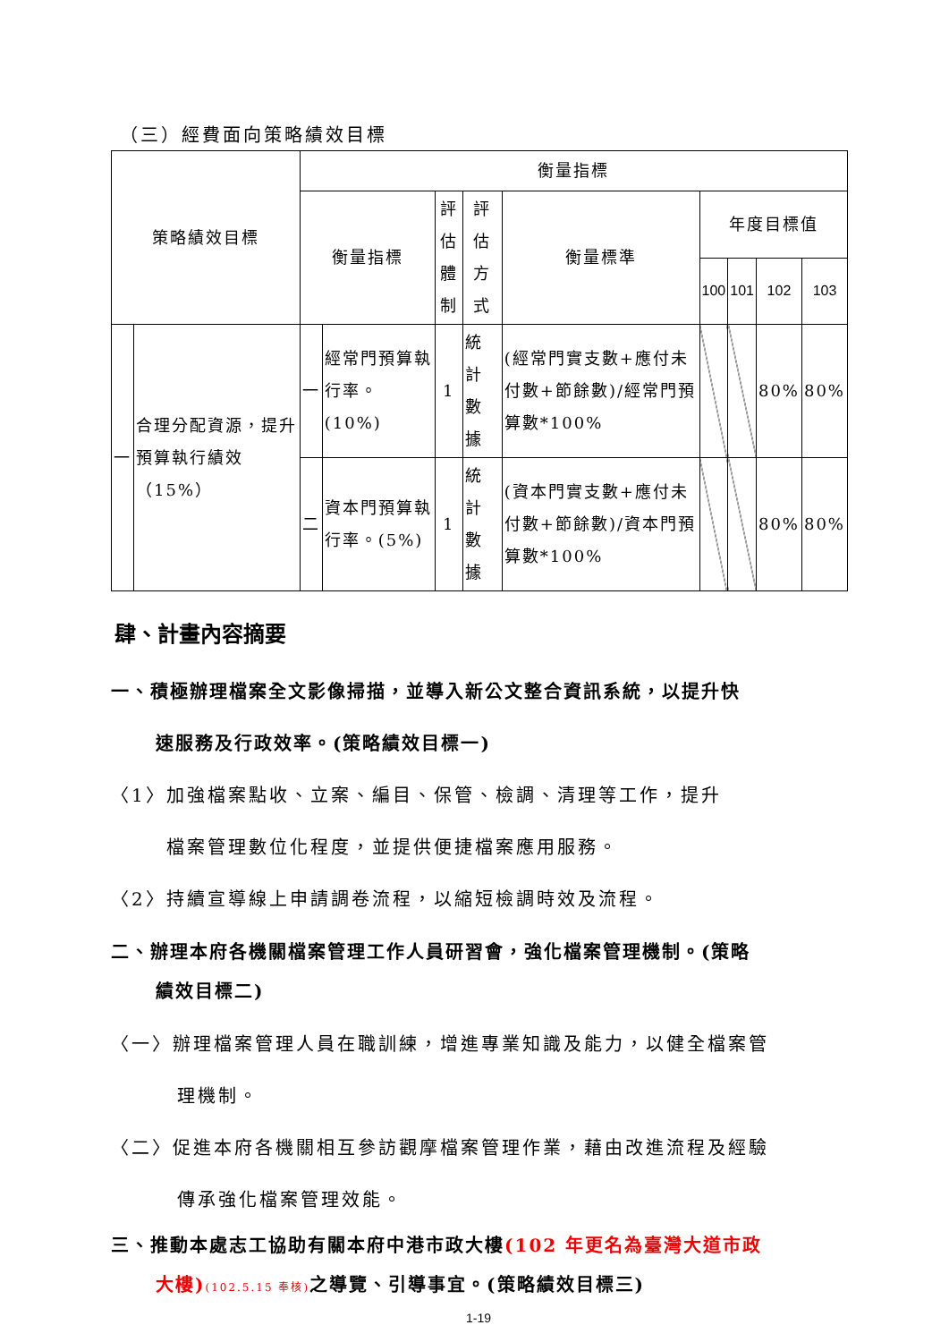（三）經費面向策略績效目標
| 策略績效目標 | | 衡量指標 | | | | | | | | |
| --- | --- | --- | --- | --- | --- | --- | --- | --- | --- | --- |
| | | 衡量指標 | | 評估 體制 | 評估 方式 | 衡量標準 | 年度目標值 | | | |
| | | | | | | | 100 | 101 | 102 | 103 |
| 一 | 合理分配資源，提升預算執行績效（15%） | 一 | 經常門預算執行率。(10%) | 1 | 統計數據 | (經常門實支數+應付未付數+節餘數)/經常門預算數*100% | | | 80% | 80% |
| | | 二 | 資本門預算執行率。(5%) | 1 | 統計數據 | (資本門實支數+應付未付數+節餘數)/資本門預算數*100% | | | 80% | 80% |
肆、計畫內容摘要
一、積極辦理檔案全文影像掃描，並導入新公文整合資訊系統，以提升快
速服務及行政效率。(策略績效目標一)
〈1〉加強檔案點收、立案、編目、保管、檢調、清理等工作，提升
檔案管理數位化程度，並提供便捷檔案應用服務。
〈2〉持續宣導線上申請調卷流程，以縮短檢調時效及流程。
二、辦理本府各機關檔案管理工作人員研習會，強化檔案管理機制。(策略
績效目標二)
〈一〉辦理檔案管理人員在職訓練，增進專業知識及能力，以健全檔案管
理機制。
〈二〉促進本府各機關相互參訪觀摩檔案管理作業，藉由改進流程及經驗
傳承強化檔案管理效能。
三、推動本處志工協助有關本府中港市政大樓(102 年更名為臺灣大道市政
大樓)(102.5.15 奉核) 之導覽、引導事宜。(策略績效目標三)
1-19